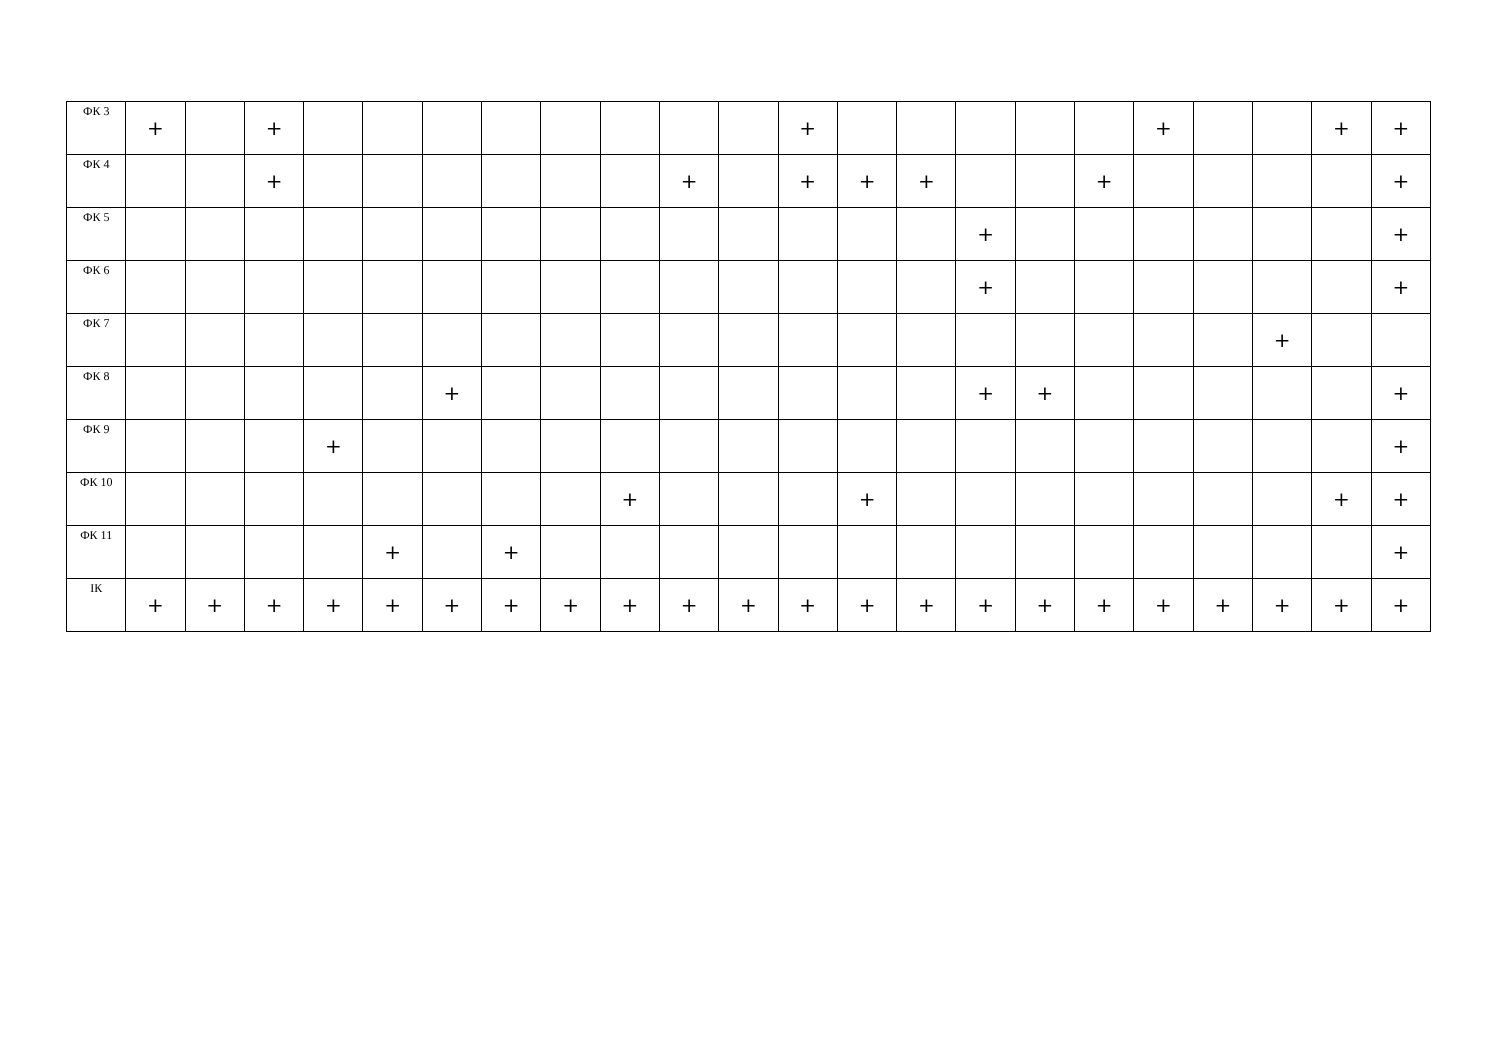| ФК 3 | + | | + | | | | | | | | | + | | | | | | + | | | + | + |
| ФК 4 | | | + | | | | | | | + | | + | + | + | | | + | | | | | + |
| ФК 5 | | | | | | | | | | | | | | | + | | | | | | | + |
| ФК 6 | | | | | | | | | | | | | | | + | | | | | | | + |
| ФК 7 | | | | | | | | | | | | | | | | | | | | + | | |
| ФК 8 | | | | | | + | | | | | | | | | + | + | | | | | | + |
| ФК 9 | | | | + | | | | | | | | | | | | | | | | | | + |
| ФК 10 | | | | | | | | | + | | | | + | | | | | | | | + | + |
| ФК 11 | | | | | + | | + | | | | | | | | | | | | | | | + |
| ІК | + | + | + | + | + | + | + | + | + | + | + | + | + | + | + | + | + | + | + | + | + | + |